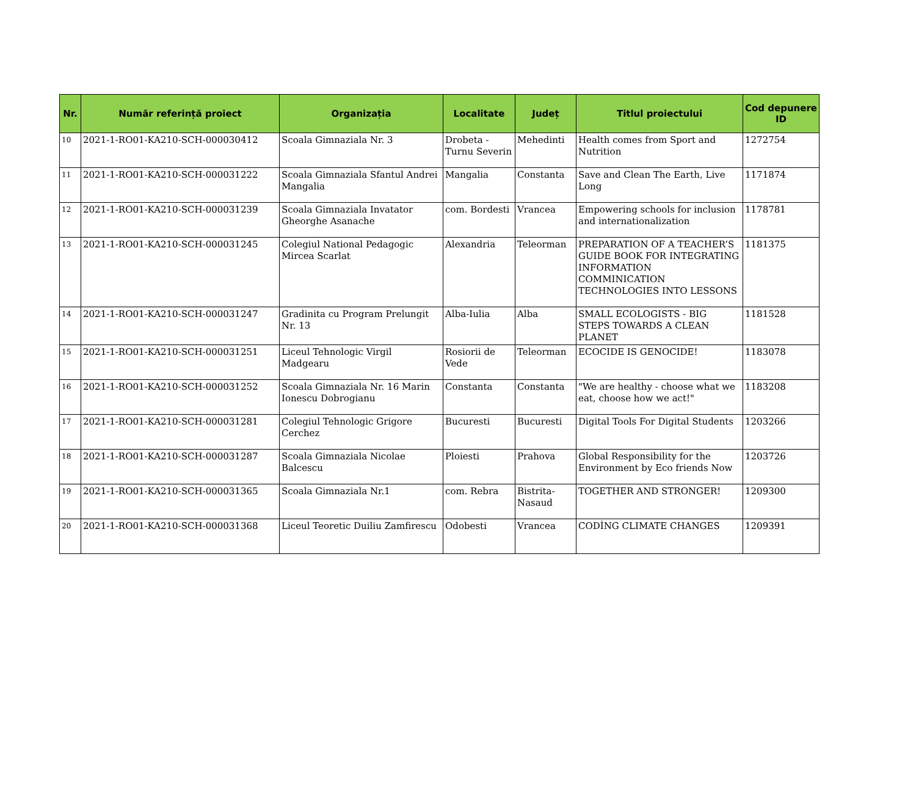| Nr. | Număr referință proiect | Organizația | Localitate | Județ | Titlul proiectului | Cod depunere ID |
| --- | --- | --- | --- | --- | --- | --- |
| 10 | 2021-1-RO01-KA210-SCH-000030412 | Scoala Gimnaziala Nr. 3 | Drobeta - Turnu Severin | Mehedinti | Health comes from Sport and Nutrition | 1272754 |
| 11 | 2021-1-RO01-KA210-SCH-000031222 | Scoala Gimnaziala Sfantul Andrei Mangalia | Mangalia | Constanta | Save and Clean The Earth, Live Long | 1171874 |
| 12 | 2021-1-RO01-KA210-SCH-000031239 | Scoala Gimnaziala Invatator Gheorghe Asanache | com. Bordesti | Vrancea | Empowering schools for inclusion and internationalization | 1178781 |
| 13 | 2021-1-RO01-KA210-SCH-000031245 | Colegiul National Pedagogic Mircea Scarlat | Alexandria | Teleorman | PREPARATION OF A TEACHER’S GUIDE BOOK FOR INTEGRATING INFORMATION COMMINICATION TECHNOLOGIES INTO LESSONS | 1181375 |
| 14 | 2021-1-RO01-KA210-SCH-000031247 | Gradinita cu Program Prelungit Nr. 13 | Alba-Iulia | Alba | SMALL ECOLOGISTS - BIG STEPS TOWARDS A CLEAN PLANET | 1181528 |
| 15 | 2021-1-RO01-KA210-SCH-000031251 | Liceul Tehnologic Virgil Madgearu | Rosiorii de Vede | Teleorman | ECOCIDE IS GENOCIDE! | 1183078 |
| 16 | 2021-1-RO01-KA210-SCH-000031252 | Scoala Gimnaziala Nr. 16 Marin Ionescu Dobrogianu | Constanta | Constanta | "We are healthy - choose what we eat, choose how we act!" | 1183208 |
| 17 | 2021-1-RO01-KA210-SCH-000031281 | Colegiul Tehnologic Grigore Cerchez | Bucuresti | Bucuresti | Digital Tools For Digital Students | 1203266 |
| 18 | 2021-1-RO01-KA210-SCH-000031287 | Scoala Gimnaziala Nicolae Balcescu | Ploiesti | Prahova | Global Responsibility for the Environment by Eco friends Now | 1203726 |
| 19 | 2021-1-RO01-KA210-SCH-000031365 | Scoala Gimnaziala Nr.1 | com. Rebra | Bistrita-Nasaud | TOGETHER AND STRONGER! | 1209300 |
| 20 | 2021-1-RO01-KA210-SCH-000031368 | Liceul Teoretic Duiliu Zamfirescu | Odobesti | Vrancea | CODİNG CLIMATE CHANGES | 1209391 |